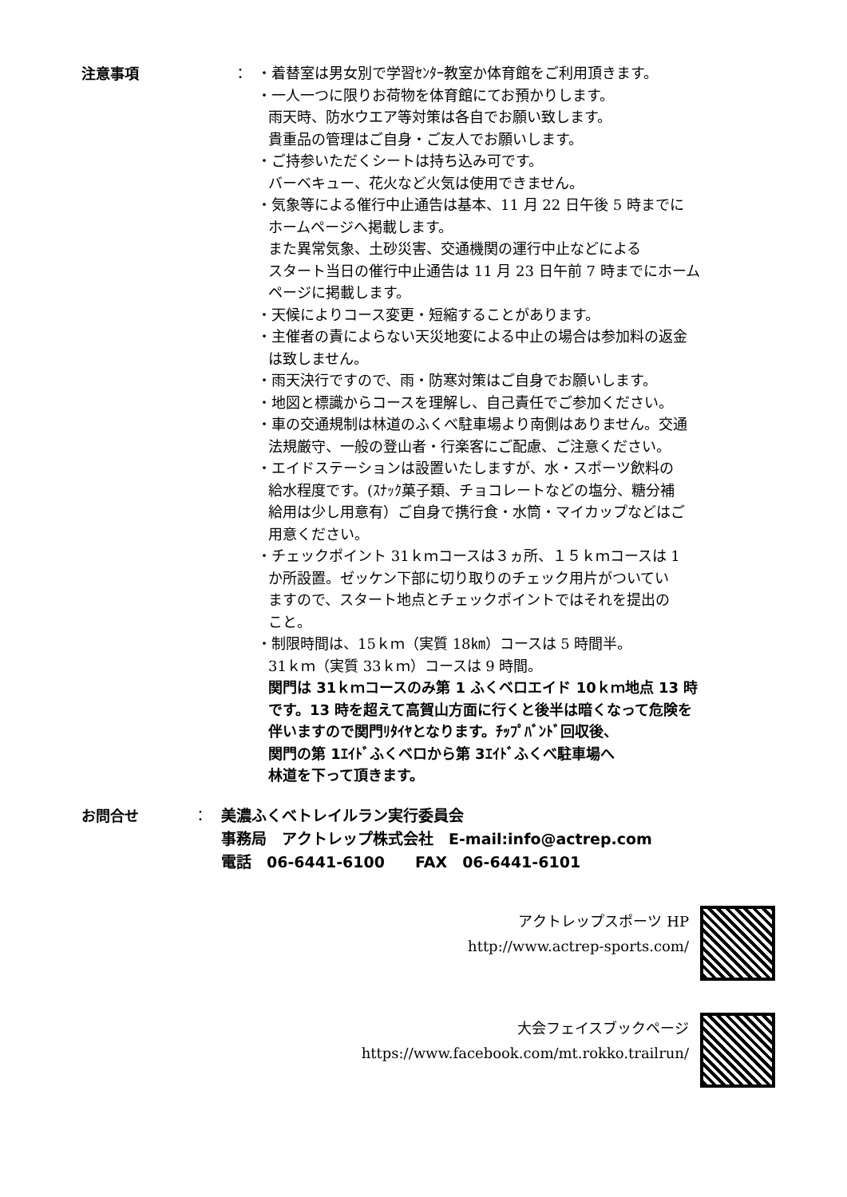注意事項 ：
・着替室は男女別で学習ｾﾝﾀｰ教室か体育館をご利用頂きます。
・一人一つに限りお荷物を体育館にてお預かりします。
雨天時、防水ウエア等対策は各自でお願い致します。
貴重品の管理はご自身・ご友人でお願いします。
・ご持参いただくシートは持ち込み可です。
バーベキュー、花火など火気は使用できません。
・気象等による催行中止通告は基本、11 月 22 日午後 5 時までに
ホームページへ掲載します。
また異常気象、土砂災害、交通機関の運行中止などによる
スタート当日の催行中止通告は 11 月 23 日午前 7 時までにホーム
ページに掲載します。
・天候によりコース変更・短縮することがあります。
・主催者の責によらない天災地変による中止の場合は参加料の返金
は致しません。
・雨天決行ですので、雨・防寒対策はご自身でお願いします。
・地図と標識からコースを理解し、自己責任でご参加ください。
・車の交通規制は林道のふくべ駐車場より南側はありません。交通
法規厳守、一般の登山者・行楽客にご配慮、ご注意ください。
・エイドステーションは設置いたしますが、水・スポーツ飲料の
給水程度です。(ｽﾅｯｸ菓子類、チョコレートなどの塩分、糖分補
給用は少し用意有）ご自身で携行食・水筒・マイカップなどはご
用意ください。
・チェックポイント 31ｋｍコースは３ヵ所、１５ｋｍコースは 1
か所設置。ゼッケン下部に切り取りのチェック用片がついてい
ますので、スタート地点とチェックポイントではそれを提出の
こと。
・制限時間は、15ｋｍ（実質 18㎞）コースは 5 時間半。
31ｋｍ（実質 33ｋｍ）コースは 9 時間。
関門は 31ｋｍコースのみ第 1 ふくベロエイド 10ｋｍ地点 13 時
です。13 時を超えて高賀山方面に行くと後半は暗くなって危険を
伴いますので関門ﾘﾀｲﾔとなります。ﾁｯﾌﾟﾊﾞﾝﾄﾞ回収後、
関門の第 1ｴｲﾄﾞふくベロから第 3ｴｲﾄﾞふくべ駐車場へ
林道を下って頂きます。
お問合せ ：
美濃ふくべトレイルラン実行委員会
事務局　アクトレップ株式会社　E-mail:info@actrep.com
電話　06-6441-6100　　FAX　06-6441-6101
アクトレップスポーツ HP
http://www.actrep-sports.com/
大会フェイスブックページ
https://www.facebook.com/mt.rokko.trailrun/